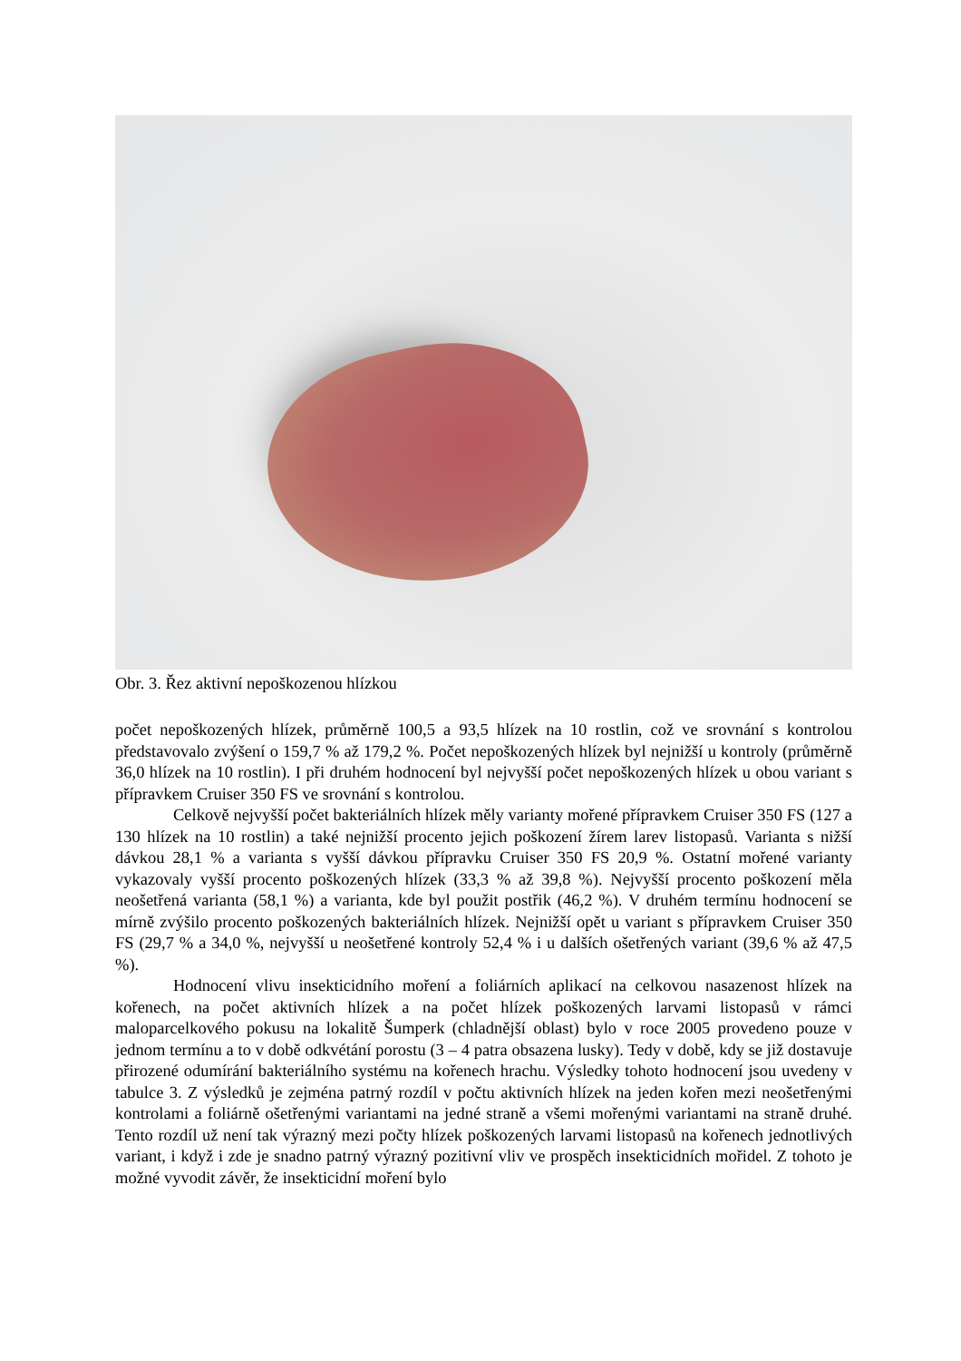Obr. 3. Řez aktivní nepoškozenou hlízkou
počet nepoškozených hlízek, průměrně 100,5 a 93,5 hlízek na 10 rostlin, což ve srovnání s kontrolou představovalo zvýšení o 159,7 % až 179,2 %. Počet nepoškozených hlízek byl nejnižší u kontroly (průměrně 36,0 hlízek na 10 rostlin). I při druhém hodnocení byl nejvyšší počet nepoškozených hlízek u obou variant s přípravkem Cruiser 350 FS ve srovnání s kontrolou.
Celkově nejvyšší počet bakteriálních hlízek měly varianty mořené přípravkem Cruiser 350 FS (127 a 130 hlízek na 10 rostlin) a také nejnižší procento jejich poškození žírem larev listopasů. Varianta s nižší dávkou 28,1 % a varianta s vyšší dávkou přípravku Cruiser 350 FS 20,9 %. Ostatní mořené varianty vykazovaly vyšší procento poškozených hlízek (33,3 % až 39,8 %). Nejvyšší procento poškození měla neošetřená varianta (58,1 %) a varianta, kde byl použit postřik (46,2 %). V druhém termínu hodnocení se mírně zvýšilo procento poškozených bakteriálních hlízek. Nejnižší opět u variant s přípravkem Cruiser 350 FS (29,7 % a 34,0 %, nejvyšší u neošetřené kontroly 52,4 % i u dalších ošetřených variant (39,6 % až 47,5 %).
Hodnocení vlivu insekticidního moření a foliárních aplikací na celkovou nasazenost hlízek na kořenech, na počet aktivních hlízek a na počet hlízek poškozených larvami listopasů v rámci maloparcelkového pokusu na lokalitě Šumperk (chladnější oblast) bylo v roce 2005 provedeno pouze v jednom termínu a to v době odkvétání porostu (3 – 4 patra obsazena lusky). Tedy v době, kdy se již dostavuje přirozené odumírání bakteriálního systému na kořenech hrachu. Výsledky tohoto hodnocení jsou uvedeny v tabulce 3. Z výsledků je zejména patrný rozdíl v počtu aktivních hlízek na jeden kořen mezi neošetřenými kontrolami a foliárně ošetřenými variantami na jedné straně a všemi mořenými variantami na straně druhé. Tento rozdíl už není tak výrazný mezi počty hlízek poškozených larvami listopasů na kořenech jednotlivých variant, i když i zde je snadno patrný výrazný pozitivní vliv ve prospěch insekticidních mořidel. Z tohoto je možné vyvodit závěr, že insekticidní moření bylo